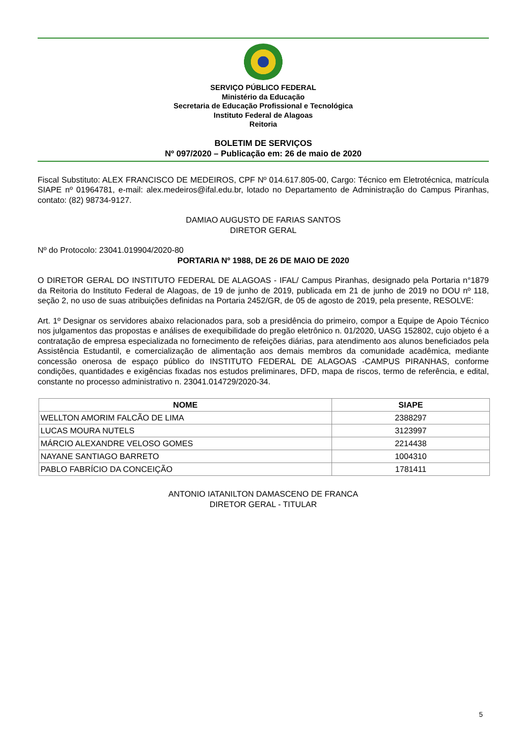SERVIÇO PÚBLICO FEDERAL
Ministério da Educação
Secretaria de Educação Profissional e Tecnológica
Instituto Federal de Alagoas
Reitoria
BOLETIM DE SERVIÇOS
Nº 097/2020 – Publicação em: 26 de maio de 2020
Fiscal Substituto: ALEX FRANCISCO DE MEDEIROS, CPF Nº 014.617.805-00, Cargo: Técnico em Eletrotécnica, matrícula SIAPE nº 01964781, e-mail: alex.medeiros@ifal.edu.br, lotado no Departamento de Administração do Campus Piranhas, contato: (82) 98734-9127.
DAMIAO AUGUSTO DE FARIAS SANTOS
DIRETOR GERAL
Nº do Protocolo: 23041.019904/2020-80
PORTARIA Nº 1988, DE 26 DE MAIO DE 2020
O DIRETOR GERAL DO INSTITUTO FEDERAL DE ALAGOAS - IFAL/ Campus Piranhas, designado pela Portaria n°1879 da Reitoria do Instituto Federal de Alagoas, de 19 de junho de 2019, publicada em 21 de junho de 2019 no DOU nº 118, seção 2, no uso de suas atribuições definidas na Portaria 2452/GR, de 05 de agosto de 2019, pela presente, RESOLVE:
Art. 1º Designar os servidores abaixo relacionados para, sob a presidência do primeiro, compor a Equipe de Apoio Técnico nos julgamentos das propostas e análises de exequibilidade do pregão eletrônico n. 01/2020, UASG 152802, cujo objeto é a contratação de empresa especializada no fornecimento de refeições diárias, para atendimento aos alunos beneficiados pela Assistência Estudantil, e comercialização de alimentação aos demais membros da comunidade acadêmica, mediante concessão onerosa de espaço público do INSTITUTO FEDERAL DE ALAGOAS -CAMPUS PIRANHAS, conforme condições, quantidades e exigências fixadas nos estudos preliminares, DFD, mapa de riscos, termo de referência, e edital, constante no processo administrativo n. 23041.014729/2020-34.
| NOME | SIAPE |
| --- | --- |
| WELLTON AMORIM FALCÃO DE LIMA | 2388297 |
| LUCAS MOURA NUTELS | 3123997 |
| MÁRCIO ALEXANDRE VELOSO GOMES | 2214438 |
| NAYANE SANTIAGO BARRETO | 1004310 |
| PABLO FABRÍCIO DA CONCEIÇÃO | 1781411 |
ANTONIO IATANILTON DAMASCENO DE FRANCA
DIRETOR GERAL - TITULAR
5